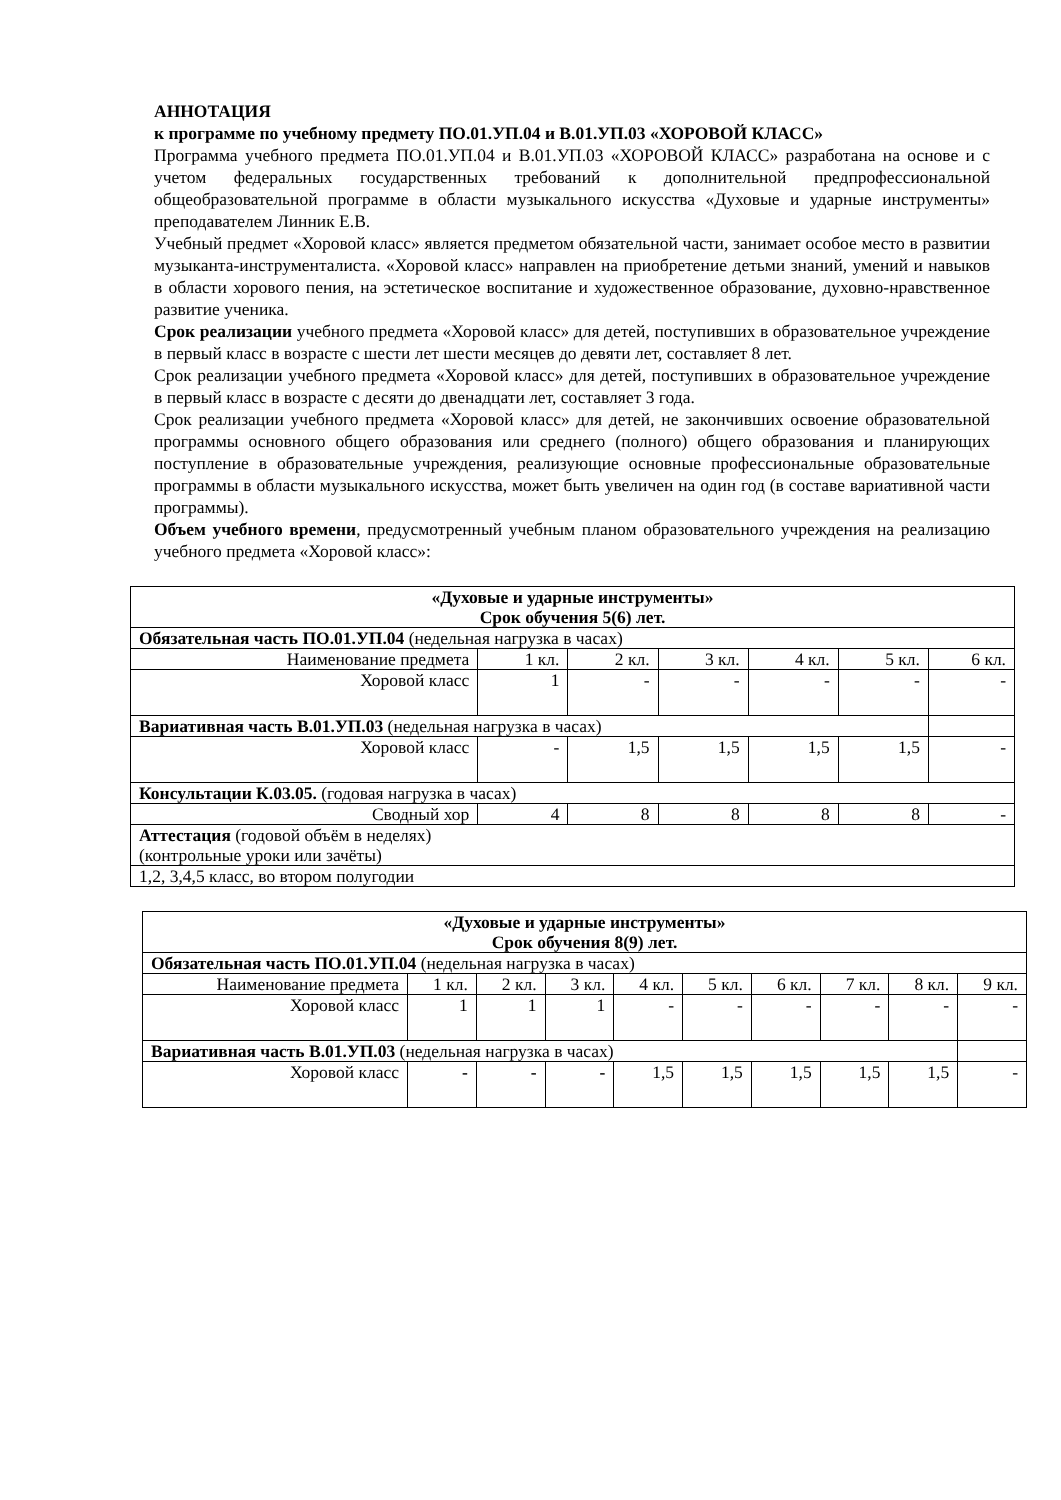АННОТАЦИЯ
к программе по учебному предмету ПО.01.УП.04 и В.01.УП.03 «ХОРОВОЙ КЛАСС»
Программа учебного предмета ПО.01.УП.04 и В.01.УП.03 «ХОРОВОЙ КЛАСС» разработана на основе и с учетом федеральных государственных требований к дополнительной предпрофессиональной общеобразовательной программе в области музыкального искусства «Духовые и ударные инструменты» преподавателем Линник Е.В.
Учебный предмет «Хоровой класс» является предметом обязательной части, занимает особое место в развитии музыканта-инструменталиста. «Хоровой класс» направлен на приобретение детьми знаний, умений и навыков в области хорового пения, на эстетическое воспитание и художественное образование, духовно-нравственное развитие ученика.
Срок реализации учебного предмета «Хоровой класс» для детей, поступивших в образовательное учреждение в первый класс в возрасте с шести лет шести месяцев до девяти лет, составляет 8 лет.
Срок реализации учебного предмета «Хоровой класс» для детей, поступивших в образовательное учреждение в первый класс в возрасте с десяти до двенадцати лет, составляет 3 года.
Срок реализации учебного предмета «Хоровой класс» для детей, не закончивших освоение образовательной программы основного общего образования или среднего (полного) общего образования и планирующих поступление в образовательные учреждения, реализующие основные профессиональные образовательные программы в области музыкального искусства, может быть увеличен на один год (в составе вариативной части программы).
Объем учебного времени, предусмотренный учебным планом образовательного учреждения на реализацию учебного предмета «Хоровой класс»:
| «Духовые и ударные инструменты» Срок обучения 5(6) лет. | | | | | | |
| Обязательная часть ПО.01.УП.04 (недельная нагрузка в часах) | | | | | | |
| Наименование предмета | 1 кл. | 2 кл. | 3 кл. | 4 кл. | 5 кл. | 6 кл. |
| Хоровой класс | 1 | - | - | - | - | - |
| Вариативная часть В.01.УП.03 (недельная нагрузка в часах) | | | | | | |
| Хоровой класс | - | 1,5 | 1,5 | 1,5 | 1,5 | - |
| Консультации К.03.05. (годовая нагрузка в часах) | | | | | | |
| Сводный хор | 4 | 8 | 8 | 8 | 8 | - |
| Аттестация (годовой объём в неделях) (контрольные уроки или зачёты) | | | | | | |
| 1,2, 3,4,5 класс, во втором полугодии | | | | | | |
| «Духовые и ударные инструменты» Срок обучения 8(9) лет. | | | | | | | | | |
| Обязательная часть ПО.01.УП.04 (недельная нагрузка в часах) | | | | | | | | | |
| Наименование предмета | 1 кл. | 2 кл. | 3 кл. | 4 кл. | 5 кл. | 6 кл. | 7 кл. | 8 кл. | 9 кл. |
| Хоровой класс | 1 | 1 | 1 | - | - | - | - | - | - |
| Вариативная часть В.01.УП.03 (недельная нагрузка в часах) | | | | | | | | | |
| Хоровой класс | - | - | - | 1,5 | 1,5 | 1,5 | 1,5 | 1,5 | - |